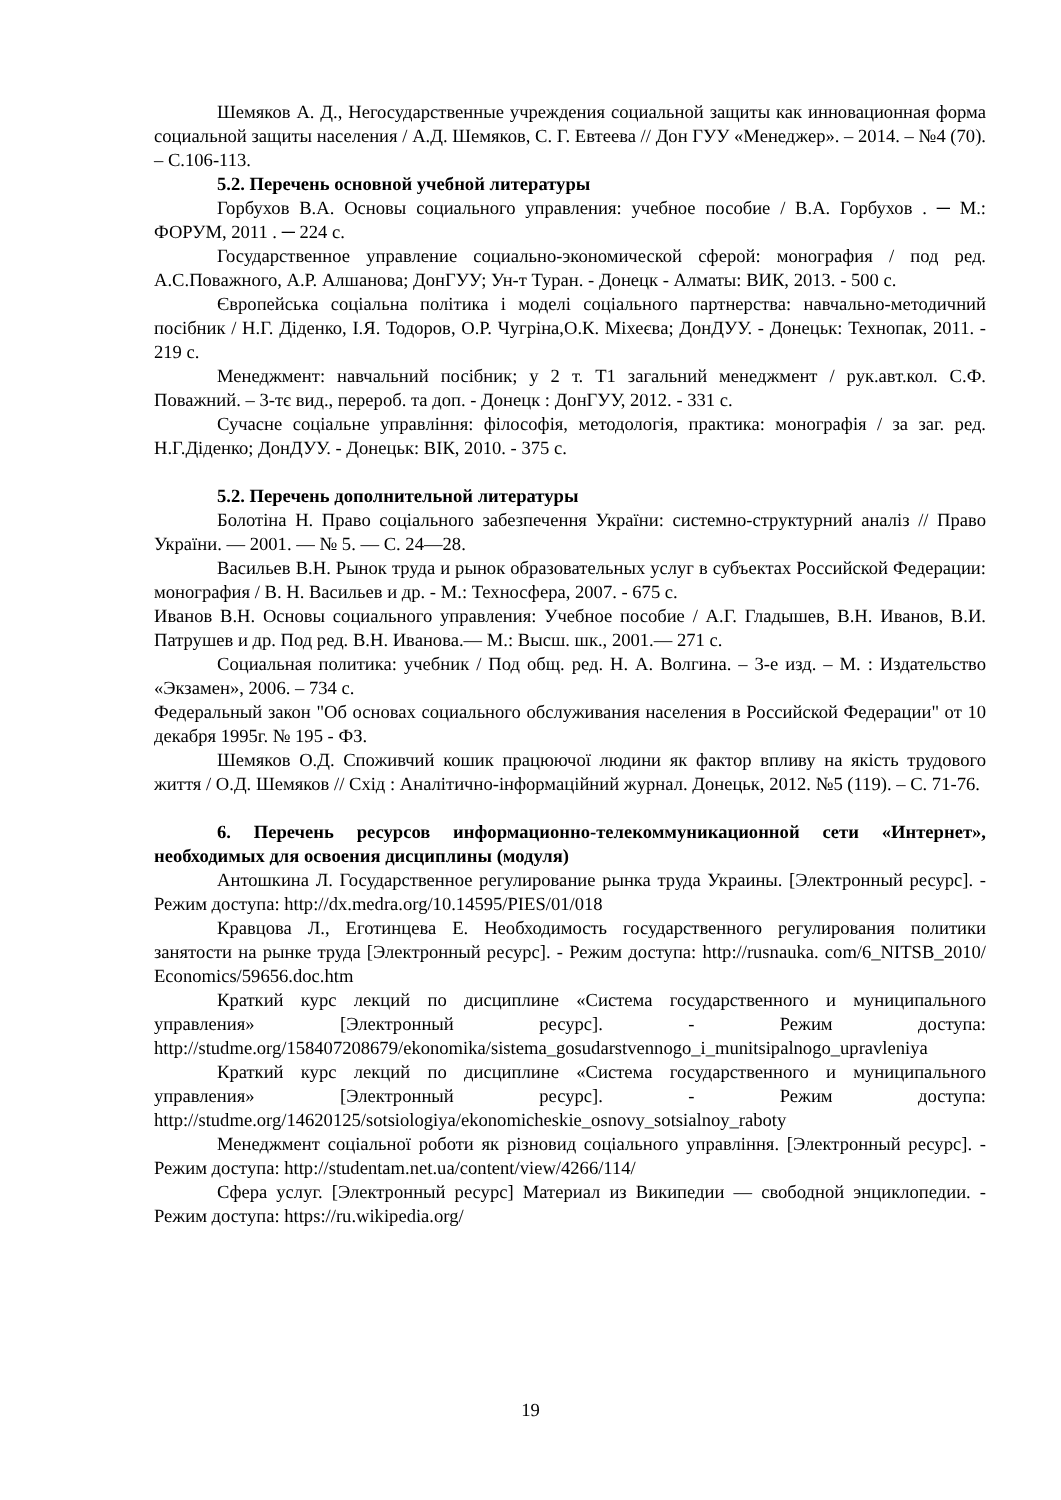Шемяков А. Д., Негосударственные учреждения социальной защиты как инновационная форма социальной защиты населения / А.Д. Шемяков, С. Г. Евтеева // Дон ГУУ «Менеджер». – 2014. – №4 (70). – С.106-113.
5.2. Перечень основной учебной литературы
Горбухов В.А. Основы социального управления: учебное пособие / В.А. Горбухов . ─ М.: ФОРУМ, 2011 . ─ 224 с.
Государственное управление социально-экономической сферой: монография / под ред. А.С.Поважного, А.Р. Алшанова; ДонГУУ; Ун-т Туран. - Донецк - Алматы: ВИК, 2013. - 500 с.
Європейська соціальна політика і моделі соціального партнерства: навчально-методичний посібник / Н.Г. Діденко, І.Я. Тодоров, О.Р. Чугріна,О.К. Міхеєва; ДонДУУ. - Донецьк: Технопак, 2011. - 219 с.
Менеджмент: навчальний посібник; у 2 т. Т1 загальний менеджмент / рук.авт.кол. С.Ф. Поважний. – 3-тє вид., перероб. та доп. - Донецк : ДонГУУ, 2012. - 331 с.
Сучасне соціальне управління: філософія, методологія, практика: монографія / за заг. ред. Н.Г.Діденко; ДонДУУ. - Донецьк: ВІК, 2010. - 375 с.
5.2. Перечень дополнительной литературы
Болотіна Н. Право соціального забезпечення України: системно-структурний аналіз // Право України. — 2001. — № 5. — С. 24—28.
Васильев В.Н. Рынок труда и рынок образовательных услуг в субъектах Российской Федерации: монография / В. Н. Васильев и др. - М.: Техносфера, 2007. - 675 с.
Иванов В.Н. Основы социального управления: Учебное пособие / А.Г. Гладышев, В.Н. Иванов, В.И. Патрушев и др. Под ред. В.Н. Иванова.— М.: Высш. шк., 2001.— 271 с.
Социальная политика: учебник / Под общ. ред. Н. А. Волгина. – 3-е изд. – М. : Издательство «Экзамен», 2006. – 734 с.
Федеральный закон "Об основах социального обслуживания населения в Российской Федерации" от 10 декабря 1995г. № 195 - ФЗ.
Шемяков О.Д. Споживчий кошик працюючої людини як фактор впливу на якість трудового життя / О.Д. Шемяков // Схід : Аналітично-інформаційний журнал. Донецьк, 2012. №5 (119). – С. 71-76.
6. Перечень ресурсов информационно-телекоммуникационной сети «Интернет», необходимых для освоения дисциплины (модуля)
Антошкина Л. Государственное регулирование рынка труда Украины. [Электронный ресурс]. - Режим доступа: http://dx.medra.org/10.14595/PIES/01/018
Кравцова Л., Еготинцева Е. Необходимость государственного регулирования политики занятости на рынке труда [Электронный ресурс]. - Режим доступа: http://rusnauka. com/6_NITSB_2010/ Economics/59656.doc.htm
Краткий курс лекций по дисциплине «Система государственного и муниципального управления» [Электронный ресурс]. - Режим доступа: http://studme.org/158407208679/ekonomika/sistema_gosudarstvennogo_i_munitsipalnogo_upravleniya
Краткий курс лекций по дисциплине «Система государственного и муниципального управления» [Электронный ресурс]. - Режим доступа: http://studme.org/14620125/sotsiologiya/ekonomicheskie_osnovy_sotsialnoy_raboty
Менеджмент соціальної роботи як різновид соціального управління. [Электронный ресурс]. - Режим доступа: http://studentam.net.ua/content/view/4266/114/
Сфера услуг. [Электронный ресурс] Материал из Википедии — свободной энциклопедии. - Режим доступа: https://ru.wikipedia.org/
19